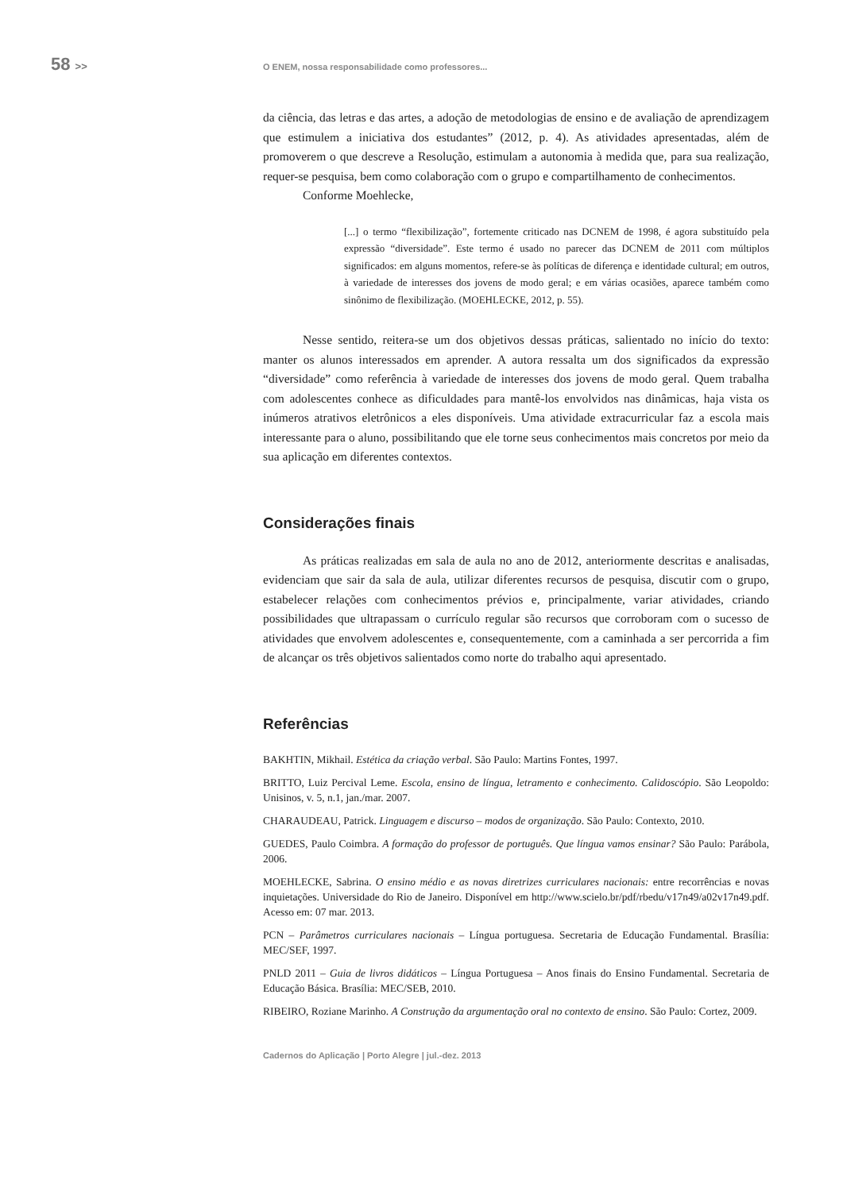58 >>
O ENEM, nossa responsabilidade como professores...
da ciência, das letras e das artes, a adoção de metodologias de ensino e de avaliação de aprendizagem que estimulem a iniciativa dos estudantes” (2012, p. 4). As atividades apresentadas, além de promoverem o que descreve a Resolução, estimulam a autonomia à medida que, para sua realização, requer-se pesquisa, bem como colaboração com o grupo e compartilhamento de conhecimentos.
Conforme Moehlecke,
[...] o termo “flexibilização”, fortemente criticado nas DCNEM de 1998, é agora substituído pela expressão “diversidade”. Este termo é usado no parecer das DCNEM de 2011 com múltiplos significados: em alguns momentos, refere-se às políticas de diferença e identidade cultural; em outros, à variedade de interesses dos jovens de modo geral; e em várias ocasiões, aparece também como sinônimo de flexibilização. (MOEHLECKE, 2012, p. 55).
Nesse sentido, reitera-se um dos objetivos dessas práticas, salientado no início do texto: manter os alunos interessados em aprender. A autora ressalta um dos significados da expressão “diversidade” como referência à variedade de interesses dos jovens de modo geral. Quem trabalha com adolescentes conhece as dificuldades para mantê-los envolvidos nas dinâmicas, haja vista os inúmeros atrativos eletrônicos a eles disponíveis. Uma atividade extracurricular faz a escola mais interessante para o aluno, possibilitando que ele torne seus conhecimentos mais concretos por meio da sua aplicação em diferentes contextos.
Considerações finais
As práticas realizadas em sala de aula no ano de 2012, anteriormente descritas e analisadas, evidenciam que sair da sala de aula, utilizar diferentes recursos de pesquisa, discutir com o grupo, estabelecer relações com conhecimentos prévios e, principalmente, variar atividades, criando possibilidades que ultrapassam o currículo regular são recursos que corroboram com o sucesso de atividades que envolvem adolescentes e, consequentemente, com a caminhada a ser percorrida a fim de alcançar os três objetivos salientados como norte do trabalho aqui apresentado.
Referências
BAKHTIN, Mikhail. Estética da criação verbal. São Paulo: Martins Fontes, 1997.
BRITTO, Luiz Percival Leme. Escola, ensino de língua, letramento e conhecimento. Calidoscópio. São Leopoldo: Unisinos, v. 5, n.1, jan./mar. 2007.
CHARAUDEAU, Patrick. Linguagem e discurso – modos de organização. São Paulo: Contexto, 2010.
GUEDES, Paulo Coimbra. A formação do professor de português. Que língua vamos ensinar? São Paulo: Parábola, 2006.
MOEHLECKE, Sabrina. O ensino médio e as novas diretrizes curriculares nacionais: entre recorrências e novas inquietações. Universidade do Rio de Janeiro. Disponível em http://www.scielo.br/pdf/rbedu/v17n49/a02v17n49.pdf. Acesso em: 07 mar. 2013.
PCN – Parâmetros curriculares nacionais – Língua portuguesa. Secretaria de Educação Fundamental. Brasília: MEC/SEF, 1997.
PNLD 2011 – Guia de livros didáticos – Língua Portuguesa – Anos finais do Ensino Fundamental. Secretaria de Educação Básica. Brasília: MEC/SEB, 2010.
RIBEIRO, Roziane Marinho. A Construção da argumentação oral no contexto de ensino. São Paulo: Cortez, 2009.
Cadernos do Aplicação | Porto Alegre | jul.-dez. 2013